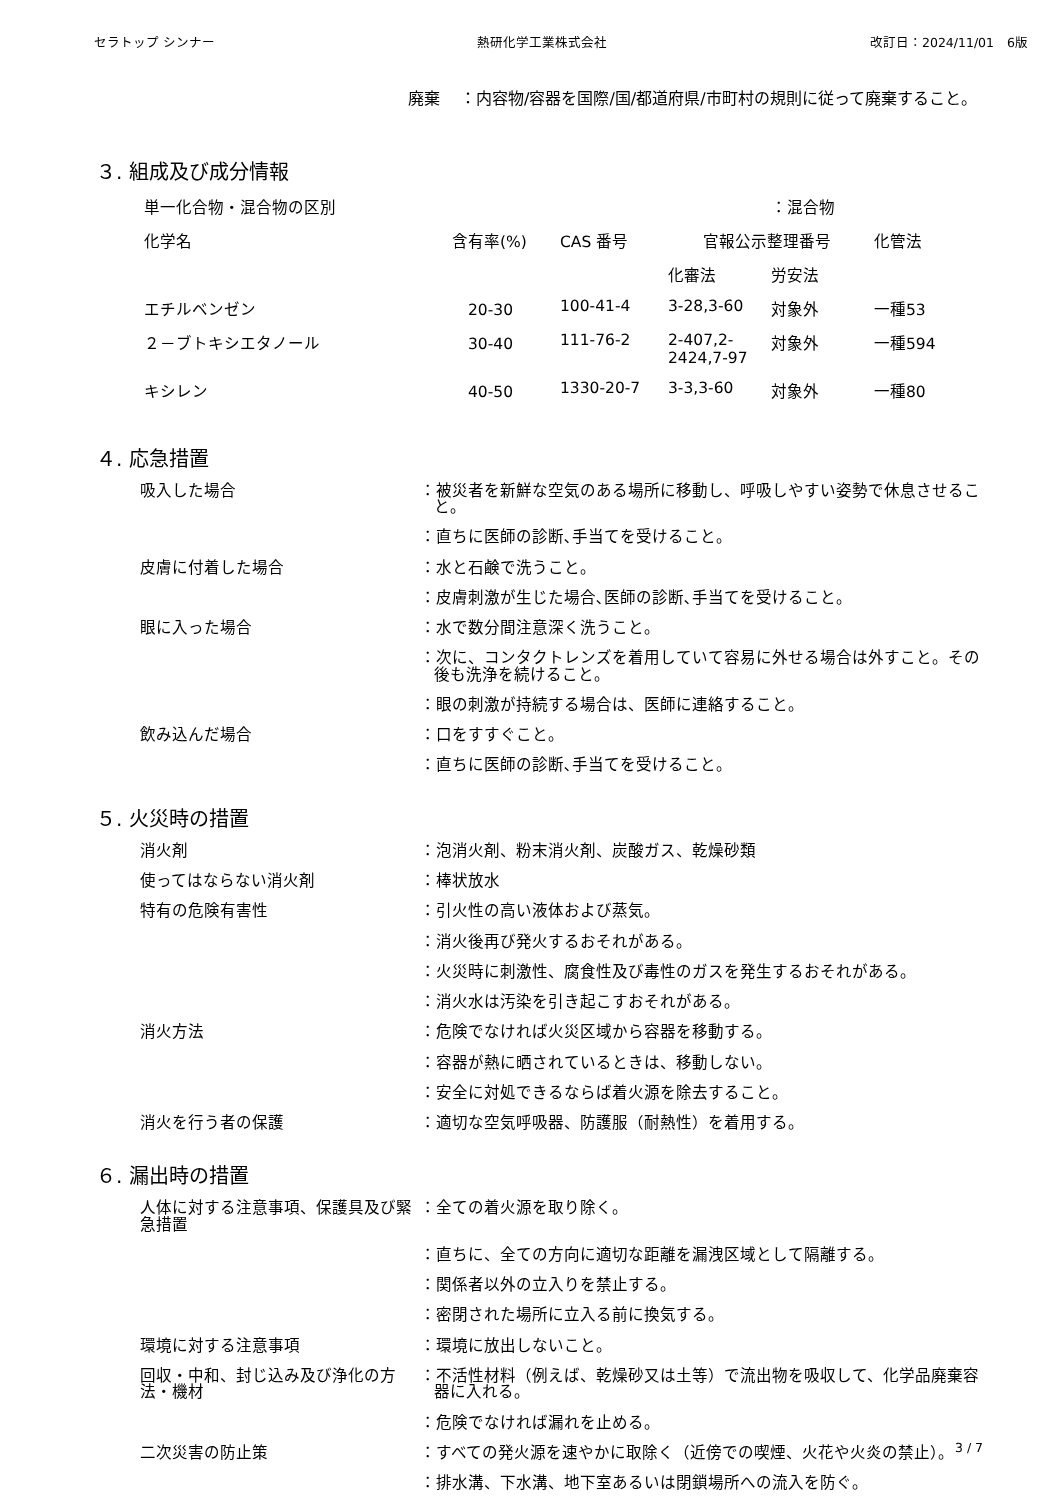セラトップ シンナー 熱研化学工業株式会社 改訂日：2024/11/01　6版
廃棄 ：内容物/容器を国際/国/都道府県/市町村の規則に従って廃棄すること。
３. 組成及び成分情報
| 単一化合物・混合物の区別 | | | | ：混合物 | |
| 化学名 | 含有率(%) | CAS 番号 | 官報公示整理番号 | | 化管法 |
| | | | 化審法 | 労安法 | |
| エチルベンゼン | 20-30 | 100-41-4 | 3-28,3-60 | 対象外 | 一種53 |
| ２－ブトキシエタノール | 30-40 | 111-76-2 | 2-407,2- 2424,7-97 | 対象外 | 一種594 |
| キシレン | 40-50 | 1330-20-7 | 3-3,3-60 | 対象外 | 一種80 |
４. 応急措置
吸入した場合 ：被災者を新鮮な空気のある場所に移動し、呼吸しやすい姿勢で休息させること。
：直ちに医師の診断､手当てを受けること。
皮膚に付着した場合 ：水と石鹸で洗うこと。
：皮膚刺激が生じた場合､医師の診断､手当てを受けること。
眼に入った場合 ：水で数分間注意深く洗うこと。
：次に、コンタクトレンズを着用していて容易に外せる場合は外すこと。その後も洗浄を続けること。
：眼の刺激が持続する場合は、医師に連絡すること。
飲み込んだ場合 ：口をすすぐこと。
：直ちに医師の診断､手当てを受けること。
５. 火災時の措置
消火剤 ：泡消火剤、粉末消火剤、炭酸ガス、乾燥砂類
使ってはならない消火剤 ：棒状放水
特有の危険有害性 ：引火性の高い液体および蒸気。
：消火後再び発火するおそれがある。
：火災時に刺激性、腐食性及び毒性のガスを発生するおそれがある。
：消火水は汚染を引き起こすおそれがある。
消火方法 ：危険でなければ火災区域から容器を移動する。
：容器が熱に晒されているときは、移動しない。
：安全に対処できるならば着火源を除去すること。
消火を行う者の保護 ：適切な空気呼吸器、防護服（耐熱性）を着用する。
６. 漏出時の措置
人体に対する注意事項、保護具及び緊急措置
：全ての着火源を取り除く。
：直ちに、全ての方向に適切な距離を漏洩区域として隔離する。
：関係者以外の立入りを禁止する。
：密閉された場所に立入る前に換気する。
環境に対する注意事項 ：環境に放出しないこと。
回収・中和、封じ込み及び浄化の方法・機材
：不活性材料（例えば、乾燥砂又は土等）で流出物を吸収して、化学品廃棄容器に入れる。
：危険でなければ漏れを止める。
二次災害の防止策 ：すべての発火源を速やかに取除く（近傍での喫煙、火花や火炎の禁止）。
：排水溝、下水溝、地下室あるいは閉鎖場所への流入を防ぐ。
3 / 7